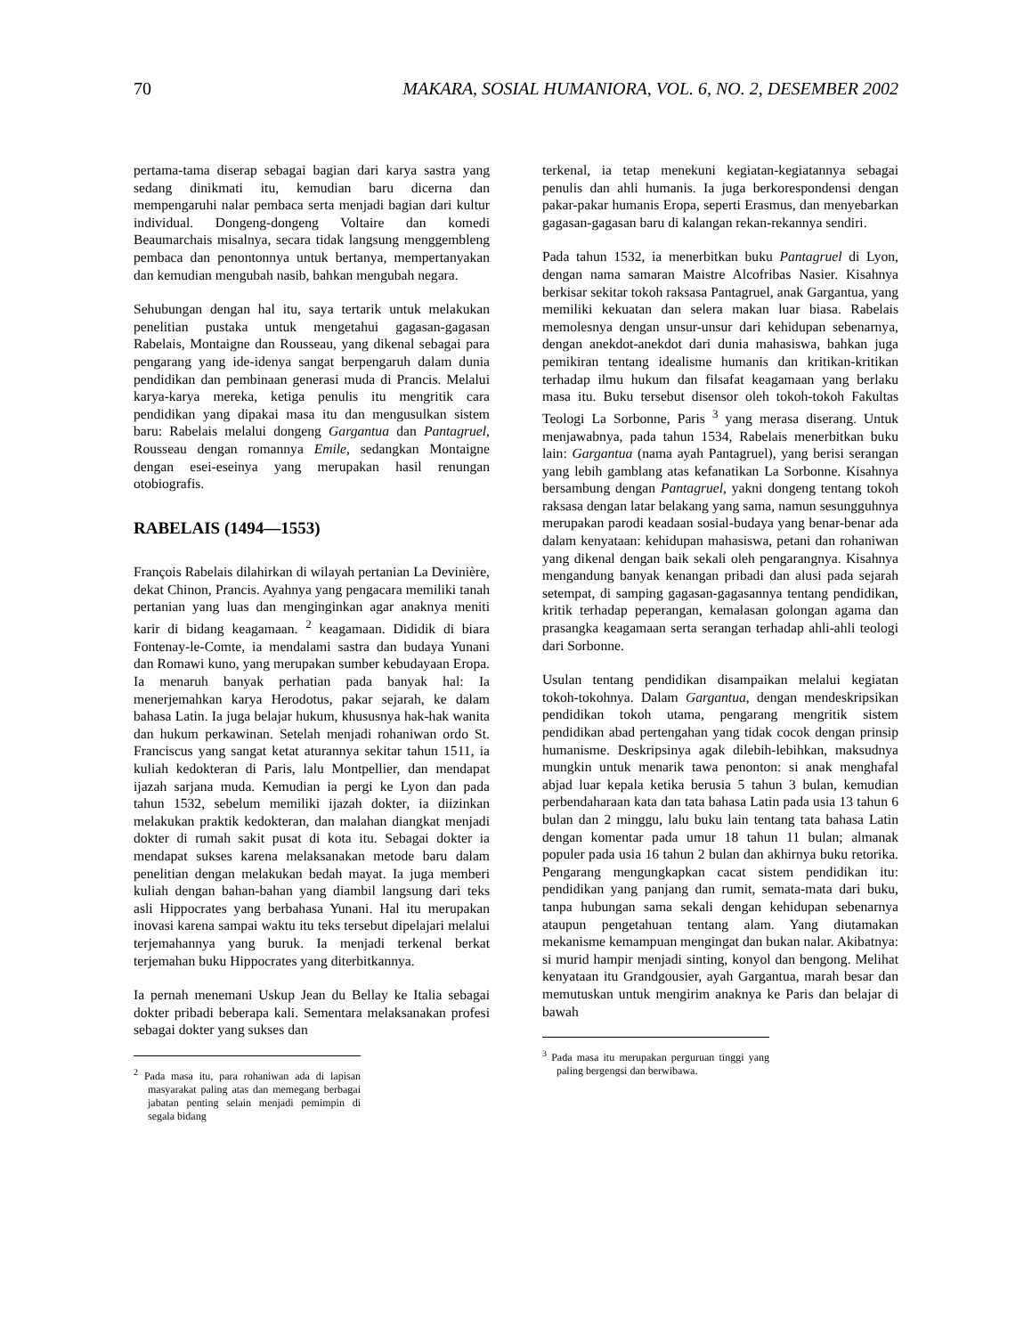70 MAKARA, SOSIAL HUMANIORA, VOL. 6, NO. 2, DESEMBER 2002
pertama-tama diserap sebagai bagian dari karya sastra yang sedang dinikmati itu, kemudian baru dicerna dan mempengaruhi nalar pembaca serta menjadi bagian dari kultur individual. Dongeng-dongeng Voltaire dan komedi Beaumarchais misalnya, secara tidak langsung menggembleng pembaca dan penontonnya untuk bertanya, mempertanyakan dan kemudian mengubah nasib, bahkan mengubah negara.
Sehubungan dengan hal itu, saya tertarik untuk melakukan penelitian pustaka untuk mengetahui gagasan-gagasan Rabelais, Montaigne dan Rousseau, yang dikenal sebagai para pengarang yang ide-idenya sangat berpengaruh dalam dunia pendidikan dan pembinaan generasi muda di Prancis. Melalui karya-karya mereka, ketiga penulis itu mengritik cara pendidikan yang dipakai masa itu dan mengusulkan sistem baru: Rabelais melalui dongeng Gargantua dan Pantagruel, Rousseau dengan romannya Emile, sedangkan Montaigne dengan esei-eseinya yang merupakan hasil renungan otobiografis.
RABELAIS (1494—1553)
François Rabelais dilahirkan di wilayah pertanian La Devinière, dekat Chinon, Prancis. Ayahnya yang pengacara memiliki tanah pertanian yang luas dan menginginkan agar anaknya meniti karir di bidang keagamaan. <sup>2</sup> keagamaan. Dididik di biara Fontenay-le-Comte, ia mendalami sastra dan budaya Yunani dan Romawi kuno, yang merupakan sumber kebudayaan Eropa. Ia menaruh banyak perhatian pada banyak hal: Ia menerjemahkan karya Herodotus, pakar sejarah, ke dalam bahasa Latin. Ia juga belajar hukum, khususnya hak-hak wanita dan hukum perkawinan. Setelah menjadi rohaniwan ordo St. Franciscus yang sangat ketat aturannya sekitar tahun 1511, ia kuliah kedokteran di Paris, lalu Montpellier, dan mendapat ijazah sarjana muda. Kemudian ia pergi ke Lyon dan pada tahun 1532, sebelum memiliki ijazah dokter, ia diizinkan melakukan praktik kedokteran, dan malahan diangkat menjadi dokter di rumah sakit pusat di kota itu. Sebagai dokter ia mendapat sukses karena melaksanakan metode baru dalam penelitian dengan melakukan bedah mayat. Ia juga memberi kuliah dengan bahan-bahan yang diambil langsung dari teks asli Hippocrates yang berbahasa Yunani. Hal itu merupakan inovasi karena sampai waktu itu teks tersebut dipelajari melalui terjemahannya yang buruk. Ia menjadi terkenal berkat terjemahan buku Hippocrates yang diterbitkannya.
Ia pernah menemani Uskup Jean du Bellay ke Italia sebagai dokter pribadi beberapa kali. Sementara melaksanakan profesi sebagai dokter yang sukses dan
<sup>2</sup> Pada masa itu, para rohaniwan ada di lapisan masyarakat paling atas dan memegang berbagai jabatan penting selain menjadi pemimpin di segala bidang
terkenal, ia tetap menekuni kegiatan-kegiatannya sebagai penulis dan ahli humanis. Ia juga berkorespondensi dengan pakar-pakar humanis Eropa, seperti Erasmus, dan menyebarkan gagasan-gagasan baru di kalangan rekan-rekannya sendiri.
Pada tahun 1532, ia menerbitkan buku Pantagruel di Lyon, dengan nama samaran Maistre Alcofribas Nasier. Kisahnya berkisar sekitar tokoh raksasa Pantagruel, anak Gargantua, yang memiliki kekuatan dan selera makan luar biasa. Rabelais memolesnya dengan unsur-unsur dari kehidupan sebenarnya, dengan anekdot-anekdot dari dunia mahasiswa, bahkan juga pemikiran tentang idealisme humanis dan kritikan-kritikan terhadap ilmu hukum dan filsafat keagamaan yang berlaku masa itu. Buku tersebut disensor oleh tokoh-tokoh Fakultas Teologi La Sorbonne, Paris <sup>3</sup> yang merasa diserang. Untuk menjawabnya, pada tahun 1534, Rabelais menerbitkan buku lain: Gargantua (nama ayah Pantagruel), yang berisi serangan yang lebih gamblang atas kefanatikan La Sorbonne. Kisahnya bersambung dengan Pantagruel, yakni dongeng tentang tokoh raksasa dengan latar belakang yang sama, namun sesungguhnya merupakan parodi keadaan sosial-budaya yang benar-benar ada dalam kenyataan: kehidupan mahasiswa, petani dan rohaniwan yang dikenal dengan baik sekali oleh pengarangnya. Kisahnya mengandung banyak kenangan pribadi dan alusi pada sejarah setempat, di samping gagasan-gagasannya tentang pendidikan, kritik terhadap peperangan, kemalasan golongan agama dan prasangka keagamaan serta serangan terhadap ahli-ahli teologi dari Sorbonne.
Usulan tentang pendidikan disampaikan melalui kegiatan tokoh-tokohnya. Dalam Gargantua, dengan mendeskripsikan pendidikan tokoh utama, pengarang mengritik sistem pendidikan abad pertengahan yang tidak cocok dengan prinsip humanisme. Deskripsinya agak dilebih-lebihkan, maksudnya mungkin untuk menarik tawa penonton: si anak menghafal abjad luar kepala ketika berusia 5 tahun 3 bulan, kemudian perbendaharaan kata dan tata bahasa Latin pada usia 13 tahun 6 bulan dan 2 minggu, lalu buku lain tentang tata bahasa Latin dengan komentar pada umur 18 tahun 11 bulan; almanak populer pada usia 16 tahun 2 bulan dan akhirnya buku retorika. Pengarang mengungkapkan cacat sistem pendidikan itu: pendidikan yang panjang dan rumit, semata-mata dari buku, tanpa hubungan sama sekali dengan kehidupan sebenarnya ataupun pengetahuan tentang alam. Yang diutamakan mekanisme kemampuan mengingat dan bukan nalar. Akibatnya: si murid hampir menjadi sinting, konyol dan bengong. Melihat kenyataan itu Grandgousier, ayah Gargantua, marah besar dan memutuskan untuk mengirim anaknya ke Paris dan belajar di bawah
<sup>3</sup> Pada masa itu merupakan perguruan tinggi yang paling bergengsi dan berwibawa.